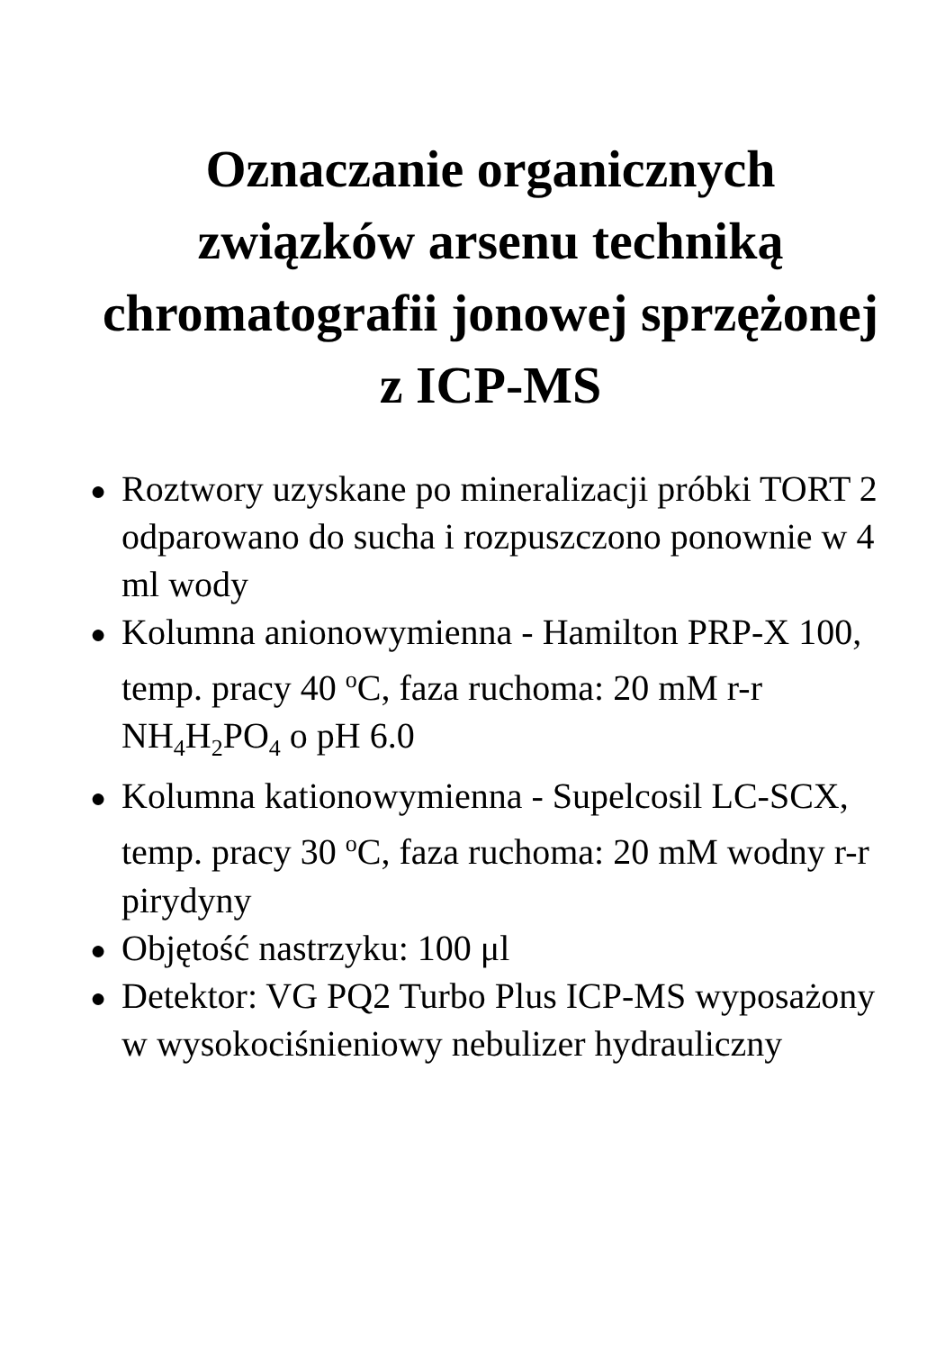Oznaczanie organicznych związków arsenu techniką chromatografii jonowej sprzężonej z ICP-MS
● Roztwory uzyskane po mineralizacji próbki TORT 2 odparowano do sucha i rozpuszczono ponownie w 4 ml wody
● Kolumna anionowymienna - Hamilton PRP-X 100, temp. pracy 40 <sup>o</sup>C, faza ruchoma: 20 mM r-r NH<sub>4</sub>H<sub>2</sub>PO<sub>4</sub> o pH 6.0
● Kolumna kationowymienna - Supelcosil LC-SCX, temp. pracy 30 <sup>o</sup>C, faza ruchoma: 20 mM wodny r-r pirydyny
● Objętość nastrzyku: 100 μl
● Detektor: VG PQ2 Turbo Plus ICP-MS wyposażony w wysokociśnieniowy nebulizer hydrauliczny